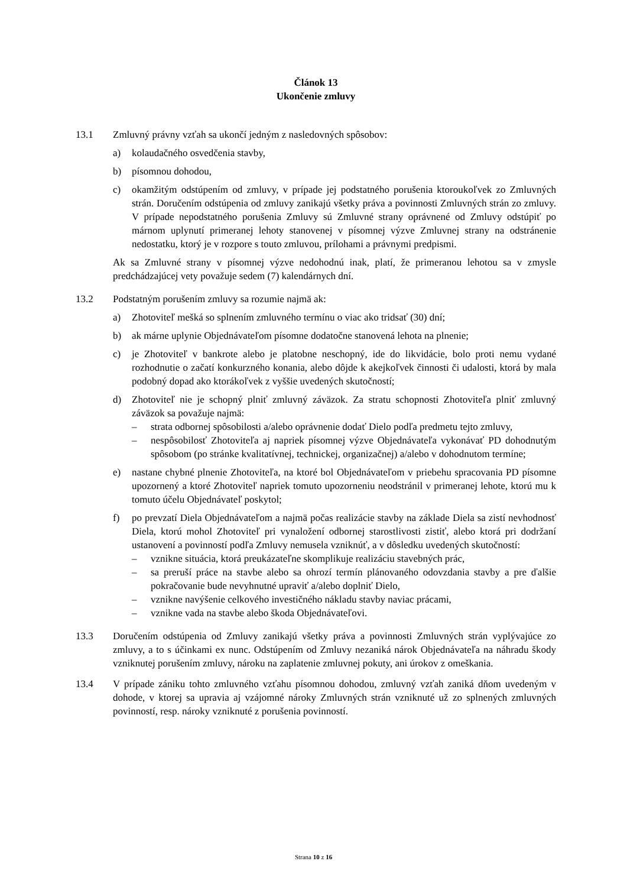Článok 13
Ukončenie zmluvy
13.1 Zmluvný právny vzťah sa ukončí jedným z nasledovných spôsobov:
a) kolaudačného osvedčenia stavby,
b) písomnou dohodou,
c) okamžitým odstúpením od zmluvy, v prípade jej podstatného porušenia ktoroukoľvek zo Zmluvných strán. Doručením odstúpenia od zmluvy zanikajú všetky práva a povinnosti Zmluvných strán zo zmluvy. V prípade nepodstatného porušenia Zmluvy sú Zmluvné strany oprávnené od Zmluvy odstúpiť po márnom uplynutí primeranej lehoty stanovenej v písomnej výzve Zmluvnej strany na odstránenie nedostatku, ktorý je v rozpore s touto zmluvou, prílohami a právnymi predpismi.
Ak sa Zmluvné strany v písomnej výzve nedohodnú inak, platí, že primeranou lehotou sa v zmysle predchádzajúcej vety považuje sedem (7) kalendárnych dní.
13.2 Podstatným porušením zmluvy sa rozumie najmä ak:
a) Zhotoviteľ mešká so splnením zmluvného termínu o viac ako tridsať (30) dní;
b) ak márne uplynie Objednávateľom písomne dodatočne stanovená lehota na plnenie;
c) je Zhotoviteľ v bankrote alebo je platobne neschopný, ide do likvidácie, bolo proti nemu vydané rozhodnutie o začatí konkurzného konania, alebo dôjde k akejkoľvek činnosti či udalosti, ktorá by mala podobný dopad ako ktorákoľvek z vyššie uvedených skutočností;
d) Zhotoviteľ nie je schopný plniť zmluvný záväzok. Za stratu schopnosti Zhotoviteľa plniť zmluvný záväzok sa považuje najmä:
– strata odbornej spôsobilosti a/alebo oprávnenie dodať Dielo podľa predmetu tejto zmluvy,
– nespôsobilosť Zhotoviteľa aj napriek písomnej výzve Objednávateľa vykonávať PD dohodnutým spôsobom (po stránke kvalitatívnej, technickej, organizačnej) a/alebo v dohodnutom termíne;
e) nastane chybné plnenie Zhotoviteľa, na ktoré bol Objednávateľom v priebehu spracovania PD písomne upozornený a ktoré Zhotoviteľ napriek tomuto upozorneniu neodstránil v primeranej lehote, ktorú mu k tomuto účelu Objednávateľ poskytol;
f) po prevzatí Diela Objednávateľom a najmä počas realizácie stavby na základe Diela sa zistí nevhodnosť Diela, ktorú mohol Zhotoviteľ pri vynaložení odbornej starostlivosti zistiť, alebo ktorá pri dodržaní ustanovení a povinností podľa Zmluvy nemusela vzniknúť, a v dôsledku uvedených skutočností:
– vznikne situácia, ktorá preukázateľne skomplikuje realizáciu stavebných prác,
– sa preruší práce na stavbe alebo sa ohrozí termín plánovaného odovzdania stavby a pre ďalšie pokračovanie bude nevyhnutné upraviť a/alebo doplniť Dielo,
– vznikne navýšenie celkového investičného nákladu stavby naviac prácami,
– vznikne vada na stavbe alebo škoda Objednávateľovi.
13.3 Doručením odstúpenia od Zmluvy zanikajú všetky práva a povinnosti Zmluvných strán vyplývajúce zo zmluvy, a to s účinkami ex nunc. Odstúpením od Zmluvy nezaniká nárok Objednávateľa na náhradu škody vzniknutej porušením zmluvy, nároku na zaplatenie zmluvnej pokuty, ani úrokov z omeškania.
13.4 V prípade zániku tohto zmluvného vzťahu písomnou dohodou, zmluvný vzťah zaniká dňom uvedeným v dohode, v ktorej sa upravia aj vzájomné nároky Zmluvných strán vzniknuté už zo splnených zmluvných povinností, resp. nároky vzniknuté z porušenia povinností.
Strana 10 z 16